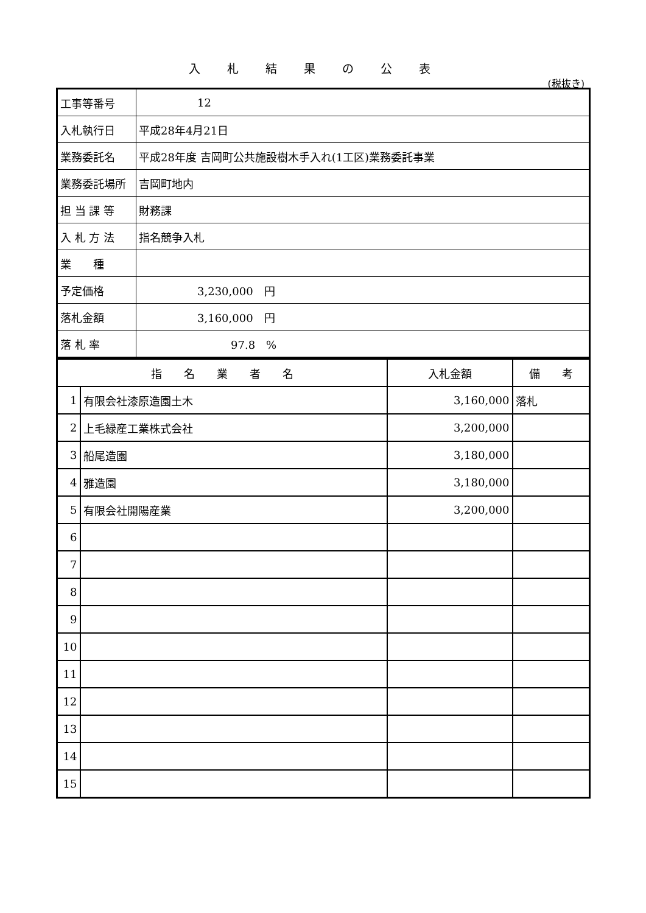入札結果の公表
(税抜き)
| 工事等番号 | 12 |
| 入札執行日 | 平成28年4月21日 |
| 業務委託名 | 平成28年度 吉岡町公共施設樹木手入れ(1工区)業務委託事業 |
| 業務委託場所 | 吉岡町地内 |
| 担 当 課 等 | 財務課 |
| 入 札 方 法 | 指名競争入札 |
| 業 種 | |
| 予定価格 | 3,230,000 円 |
| 落札金額 | 3,160,000 円 |
| 落 札 率 | 97.8 % |
| 指 名 業 者 名 | | 入札金額 | 備 考 |
| --- | --- | --- | --- |
| 1 | 有限会社漆原造園土木 | 3,160,000 | 落札 |
| 2 | 上毛緑産工業株式会社 | 3,200,000 | |
| 3 | 船尾造園 | 3,180,000 | |
| 4 | 雅造園 | 3,180,000 | |
| 5 | 有限会社開陽産業 | 3,200,000 | |
| 6 | | | |
| 7 | | | |
| 8 | | | |
| 9 | | | |
| 10 | | | |
| 11 | | | |
| 12 | | | |
| 13 | | | |
| 14 | | | |
| 15 | | | |